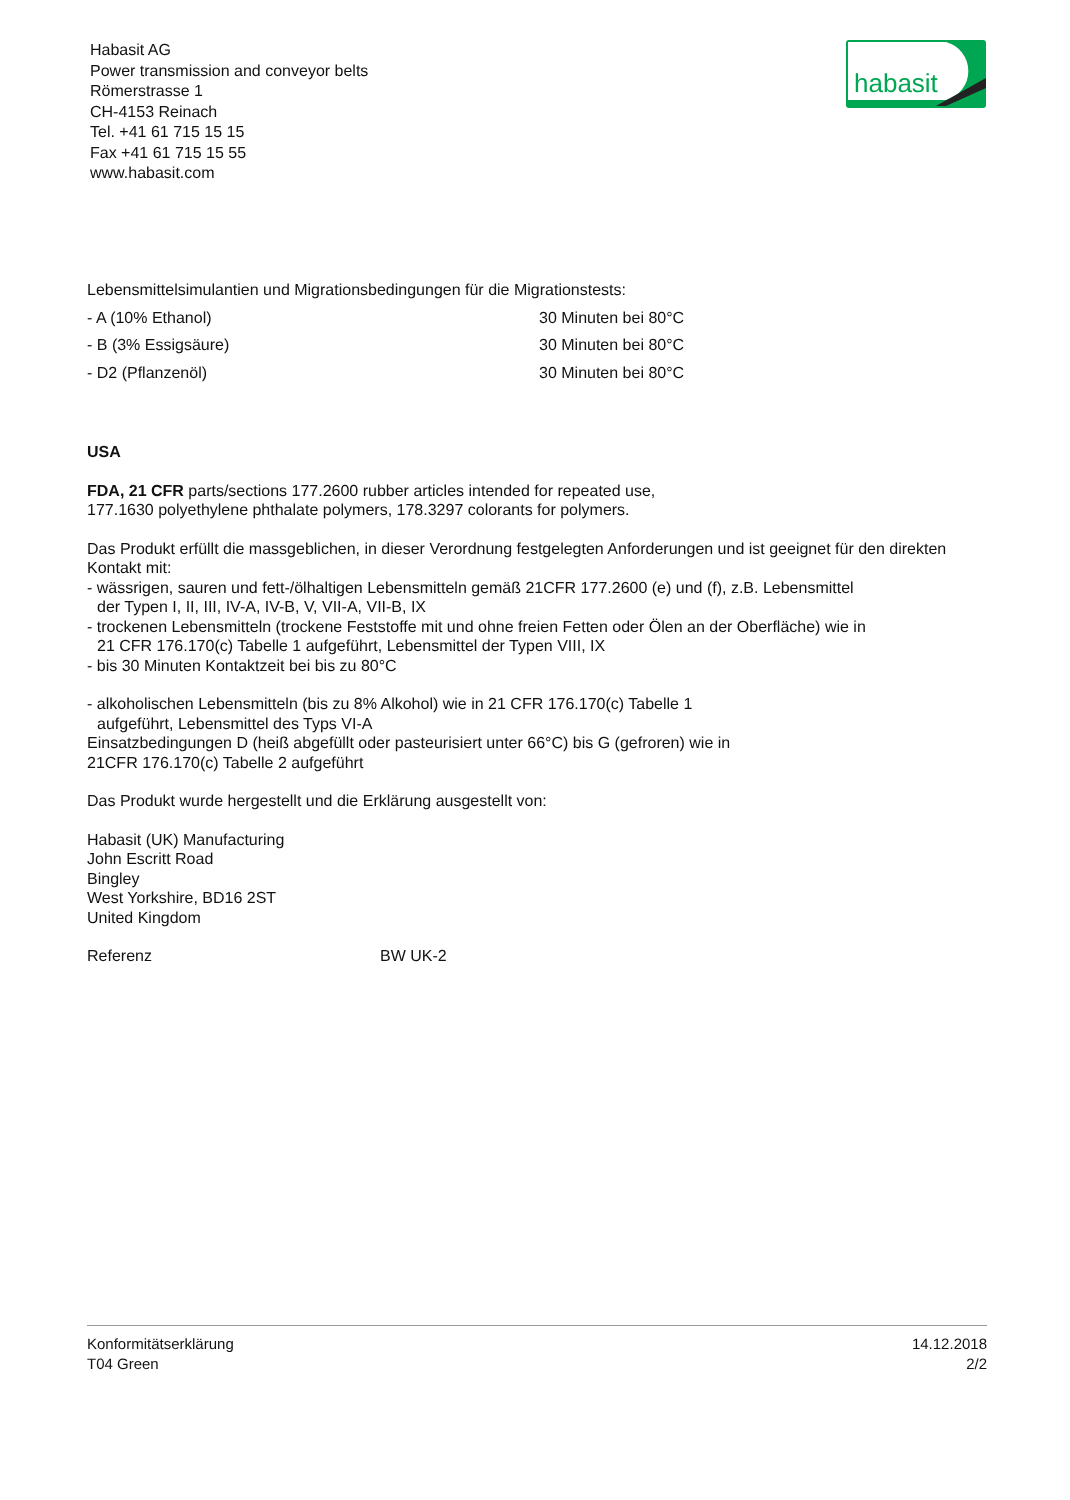Habasit AG
Power transmission and conveyor belts
Römerstrasse 1
CH-4153 Reinach
Tel. +41 61 715 15 15
Fax +41 61 715 15 55
www.habasit.com
habasit
Lebensmittelsimulantien und Migrationsbedingungen für die Migrationstests:
- A (10% Ethanol) 30 Minuten bei 80°C
- B (3% Essigsäure) 30 Minuten bei 80°C
- D2 (Pflanzenöl) 30 Minuten bei 80°C
USA
FDA, 21 CFR parts/sections 177.2600 rubber articles intended for repeated use,
177.1630 polyethylene phthalate polymers, 178.3297 colorants for polymers.
Das Produkt erfüllt die massgeblichen, in dieser Verordnung festgelegten Anforderungen und ist geeignet für den direkten Kontakt mit:
- wässrigen, sauren und fett-/ölhaltigen Lebensmitteln gemäß 21CFR 177.2600 (e) und (f), z.B. Lebensmittel
der Typen I, II, III, IV-A, IV-B, V, VII-A, VII-B, IX
- trockenen Lebensmitteln (trockene Feststoffe mit und ohne freien Fetten oder Ölen an der Oberfläche) wie in
21 CFR 176.170(c) Tabelle 1 aufgeführt, Lebensmittel der Typen VIII, IX
- bis 30 Minuten Kontaktzeit bei bis zu 80°C
- alkoholischen Lebensmitteln (bis zu 8% Alkohol) wie in 21 CFR 176.170(c) Tabelle 1
aufgeführt, Lebensmittel des Typs VI-A
Einsatzbedingungen D (heiß abgefüllt oder pasteurisiert unter 66°C) bis G (gefroren) wie in
21CFR 176.170(c) Tabelle 2 aufgeführt
Das Produkt wurde hergestellt und die Erklärung ausgestellt von:
Habasit (UK) Manufacturing
John Escritt Road
Bingley
West Yorkshire, BD16 2ST
United Kingdom
Referenz BW UK-2
Konformitätserklärung
T04 Green
14.12.2018
2/2